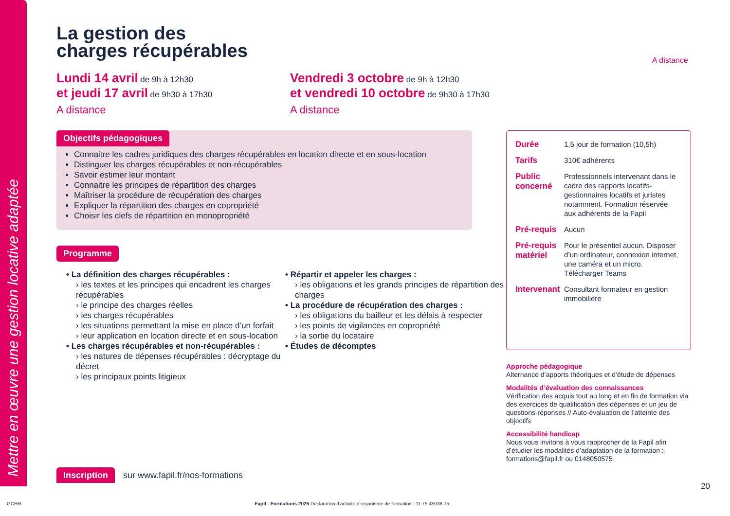Mettre en œuvre une gestion locative adaptée
La gestion des
charges récupérables
A distance
Lundi 14 avril de 9h à 12h30
et jeudi 17 avril de 9h30 à 17h30
A distance
Vendredi 3 octobre de 9h à 12h30
et vendredi 10 octobre de 9h30 à 17h30
A distance
Objectifs pédagogiques
Connaitre les cadres juridiques des charges récupérables en location directe et en sous-location
Distinguer les charges récupérables et non-récupérables
Savoir estimer leur montant
Connaitre les principes de répartition des charges
Maîtriser la procédure de récupération des charges
Expliquer la répartition des charges en copropriété
Choisir les clefs de répartition en monopropriété
Programme
• La définition des charges récupérables :
› les textes et les principes qui encadrent les charges récupérables
› le principe des charges réelles
› les charges récupérables
› les situations permettant la mise en place d’un forfait
› leur application en location directe et en sous-location
• Les charges récupérables et non-récupérables :
› les natures de dépenses récupérables : décryptage du décret
› les principaux points litigieux
• Répartir et appeler les charges :
› les obligations et les grands principes de répartition des charges
• La procédure de récupération des charges :
› les obligations du bailleur et les délais à respecter
› les points de vigilances en copropriété
› la sortie du locataire
• Études de décomptes
| Durée | 1,5 jour de formation (10,5h) |
| Tarifs | 310€ adhérents |
| Public concerné | Professionnels intervenant dans le cadre des rapports locatifs-gestionnaires locatifs et juristes notamment. Formation réservée aux adhérents de la Fapil |
| Pré-requis | Aucun |
| Pré-requis matériel | Pour le présentiel aucun. Disposer d’un ordinateur, connexion internet, une caméra et un micro. Télécharger Teams |
| Intervenant | Consultant formateur en gestion immobilière |
Approche pédagogique
Alternance d’apports théoriques et d’étude de dépenses
Modalités d’évaluation des connaissances
Vérification des acquis tout au long et en fin de formation via des exercices de qualification des dépenses et un jeu de questions-réponses // Auto-évaluation de l’atteinte des objectifs
Accessibilité handicap
Nous vous invitons à vous rapprocher de la Fapil afin d’étudier les modalités d’adaptation de la formation : formations@fapil.fr ou 0148050575
Inscription sur www.fapil.fr/nos-formations
20
GCHR Fapil - Formations 2025 Déclaration d’activité d’organisme de formation : 11 75 45036 75